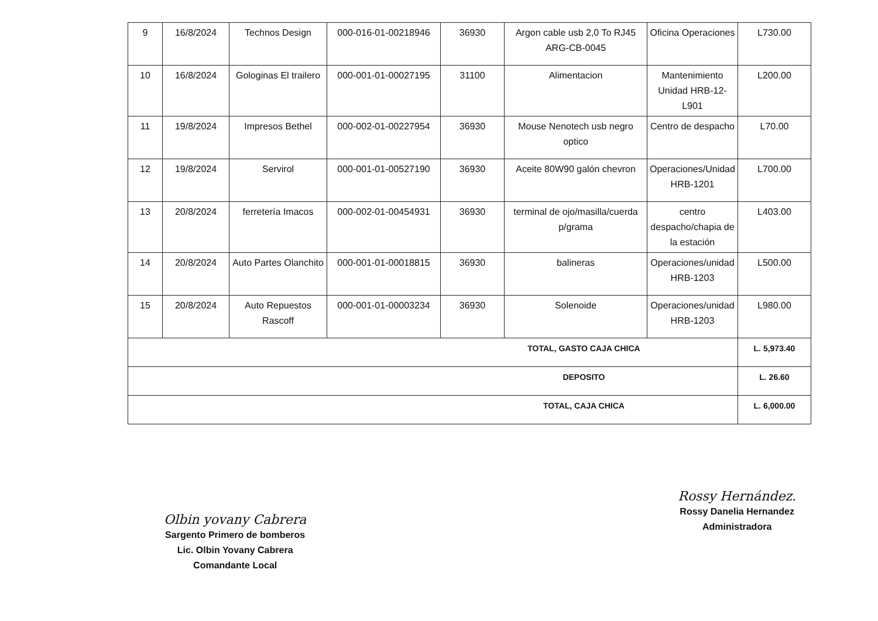| 9 | 16/8/2024 | Technos Design | 000-016-01-00218946 | 36930 | Argon cable usb 2,0 To RJ45 ARG-CB-0045 | Oficina Operaciones | L730.00 |
| 10 | 16/8/2024 | Gologinas El trailero | 000-001-01-00027195 | 31100 | Alimentacion | Mantenimiento Unidad HRB-12-L901 | L200.00 |
| 11 | 19/8/2024 | Impresos Bethel | 000-002-01-00227954 | 36930 | Mouse Nenotech usb negro optico | Centro de despacho | L70.00 |
| 12 | 19/8/2024 | Servirol | 000-001-01-00527190 | 36930 | Aceite 80W90 galón chevron | Operaciones/Unidad HRB-1201 | L700.00 |
| 13 | 20/8/2024 | ferretería Imacos | 000-002-01-00454931 | 36930 | terminal de ojo/masilla/cuerda p/grama | centro despacho/chapia de la estación | L403.00 |
| 14 | 20/8/2024 | Auto Partes Olanchito | 000-001-01-00018815 | 36930 | balineras | Operaciones/unidad HRB-1203 | L500.00 |
| 15 | 20/8/2024 | Auto Repuestos Rascoff | 000-001-01-00003234 | 36930 | Solenoide | Operaciones/unidad HRB-1203 | L980.00 |
| TOTAL, GASTO CAJA CHICA | | | | | | | L. 5,973.40 |
| DEPOSITO | | | | | | | L. 26.60 |
| TOTAL, CAJA CHICA | | | | | | | L. 6,000.00 |
Olbin yovany Cabrera
Sargento Primero de bomberos
Lic. Olbin Yovany Cabrera
Comandante Local
Rossy Hernández.
Rossy Danelia Hernandez
Administradora